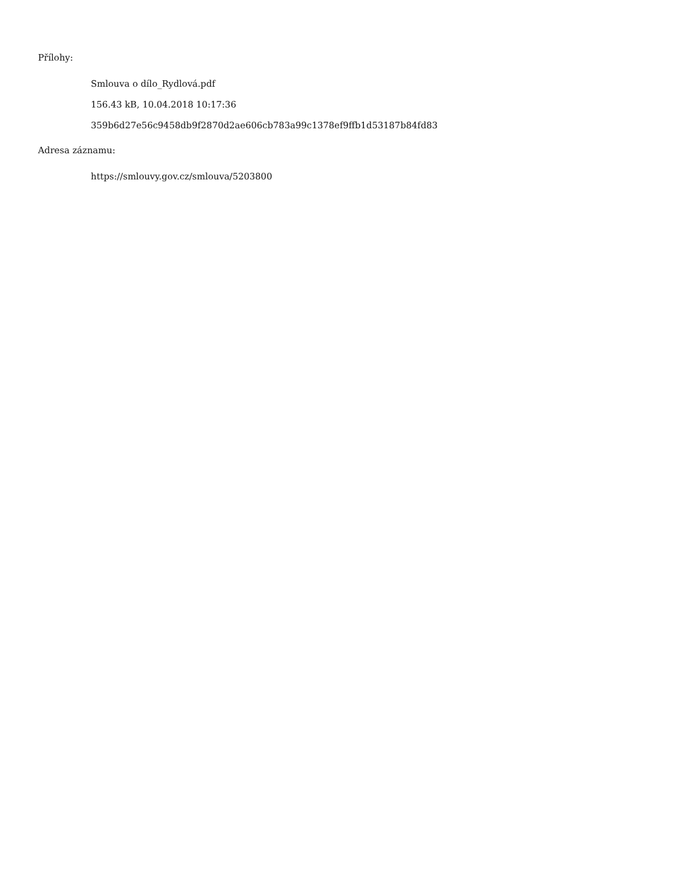Přílohy:
Smlouva o dílo_Rydlová.pdf
156.43 kB, 10.04.2018 10:17:36
359b6d27e56c9458db9f2870d2ae606cb783a99c1378ef9ffb1d53187b84fd83
Adresa záznamu:
https://smlouvy.gov.cz/smlouva/5203800